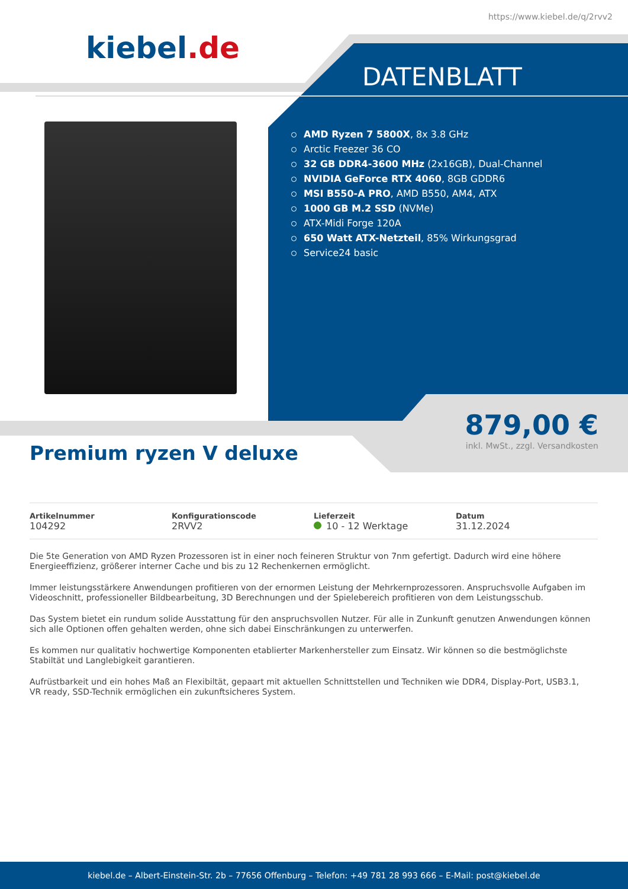https://www.kiebel.de/q/2rvv2
kiebel.de
DATENBLATT
AMD Ryzen 7 5800X, 8x 3.8 GHz
Arctic Freezer 36 CO
32 GB DDR4-3600 MHz (2x16GB), Dual-Channel
NVIDIA GeForce RTX 4060, 8GB GDDR6
MSI B550-A PRO, AMD B550, AM4, ATX
1000 GB M.2 SSD (NVMe)
ATX-Midi Forge 120A
650 Watt ATX-Netzteil, 85% Wirkungsgrad
Service24 basic
879,00 €
inkl. MwSt., zzgl. Versandkosten
Premium ryzen V deluxe
| Artikelnummer 104292 | Konfigurationscode 2RVV2 | Lieferzeit 10 - 12 Werktage | Datum 31.12.2024 |
Die 5te Generation von AMD Ryzen Prozessoren ist in einer noch feineren Struktur von 7nm gefertigt. Dadurch wird eine höhere Energieeffizienz, größerer interner Cache und bis zu 12 Rechenkernen ermöglicht.
Immer leistungsstärkere Anwendungen profitieren von der ernormen Leistung der Mehrkernprozessoren. Anspruchsvolle Aufgaben im Videoschnitt, professioneller Bildbearbeitung, 3D Berechnungen und der Spielebereich profitieren von dem Leistungsschub.
Das System bietet ein rundum solide Ausstattung für den anspruchsvollen Nutzer. Für alle in Zunkunft genutzen Anwendungen können sich alle Optionen offen gehalten werden, ohne sich dabei Einschränkungen zu unterwerfen.
Es kommen nur qualitativ hochwertige Komponenten etablierter Markenhersteller zum Einsatz. Wir können so die bestmöglichste Stabiltät und Langlebigkeit garantieren.
Aufrüstbarkeit und ein hohes Maß an Flexibiltät, gepaart mit aktuellen Schnittstellen und Techniken wie DDR4, Display-Port, USB3.1, VR ready, SSD-Technik ermöglichen ein zukunftsicheres System.
kiebel.de – Albert-Einstein-Str. 2b – 77656 Offenburg – Telefon: +49 781 28 993 666 – E-Mail: post@kiebel.de